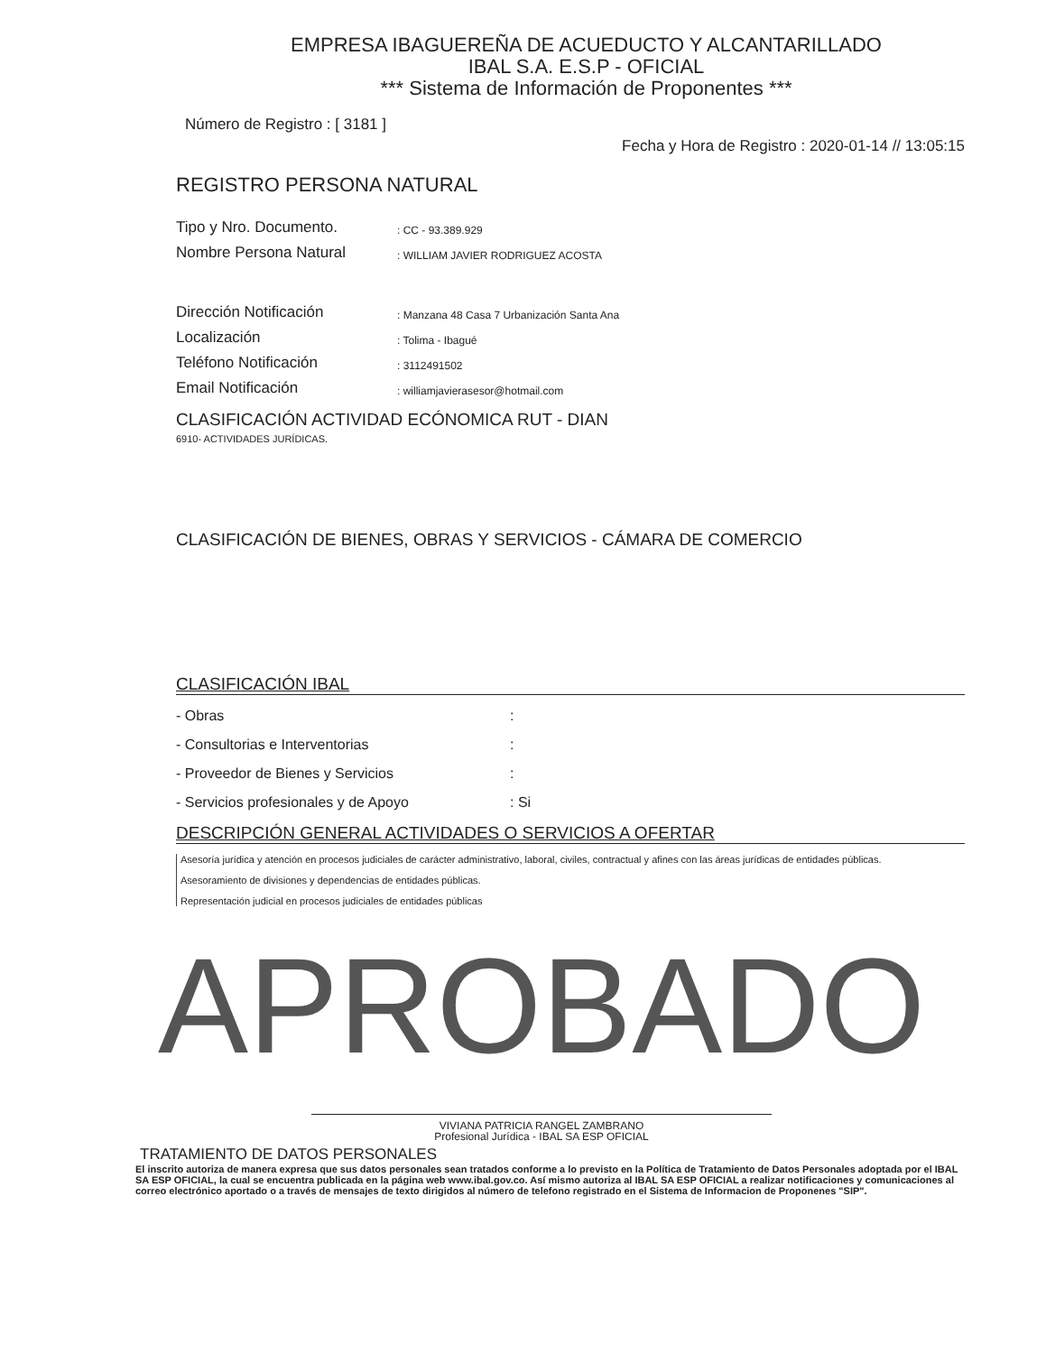EMPRESA IBAGUEREÑA DE ACUEDUCTO Y ALCANTARILLADO
IBAL S.A. E.S.P - OFICIAL
*** Sistema de Información de Proponentes ***
Número de Registro : [ 3181 ] Fecha y Hora de Registro : 2020-01-14 // 13:05:15
REGISTRO PERSONA NATURAL
Tipo y Nro. Documento.: CC - 93.389.929
Nombre Persona Natural: WILLIAM JAVIER RODRIGUEZ ACOSTA
Dirección Notificación: Manzana 48 Casa 7 Urbanización Santa Ana
Localización: Tolima - Ibagué
Teléfono Notificación: 3112491502
Email Notificación: williamjavierasesor@hotmail.com
CLASIFICACIÓN ACTIVIDAD ECÓNOMICA RUT - DIAN
6910- ACTIVIDADES JURÍDICAS.
CLASIFICACIÓN DE BIENES, OBRAS Y SERVICIOS - CÁMARA DE COMERCIO
CLASIFICACIÓN IBAL
- Obras:
- Consultorias e Interventorias:
- Proveedor de Bienes y Servicios:
- Servicios profesionales y de Apoyo: Si
DESCRIPCIÓN GENERAL ACTIVIDADES O SERVICIOS A OFERTAR
Asesoría jurídica y atención en procesos judiciales de carácter administrativo, laboral, civiles, contractual y afines con las áreas jurídicas de entidades públicas.
Asesoramiento de divisiones y dependencias de entidades públicas.
Representación judicial en procesos judiciales de entidades públicas
APROBADO
VIVIANA PATRICIA RANGEL ZAMBRANO
Profesional Jurídica - IBAL SA ESP OFICIAL
TRATAMIENTO DE DATOS PERSONALES
El inscrito autoriza de manera expresa que sus datos personales sean tratados conforme a lo previsto en la Política de Tratamiento de Datos Personales adoptada por el IBAL SA ESP OFICIAL, la cual se encuentra publicada en la página web www.ibal.gov.co. Así mismo autoriza al IBAL SA ESP OFICIAL a realizar notificaciones y comunicaciones al correo electrónico aportado o a través de mensajes de texto dirigidos al número de telefono registrado en el Sistema de Informacion de Proponenes "SIP".